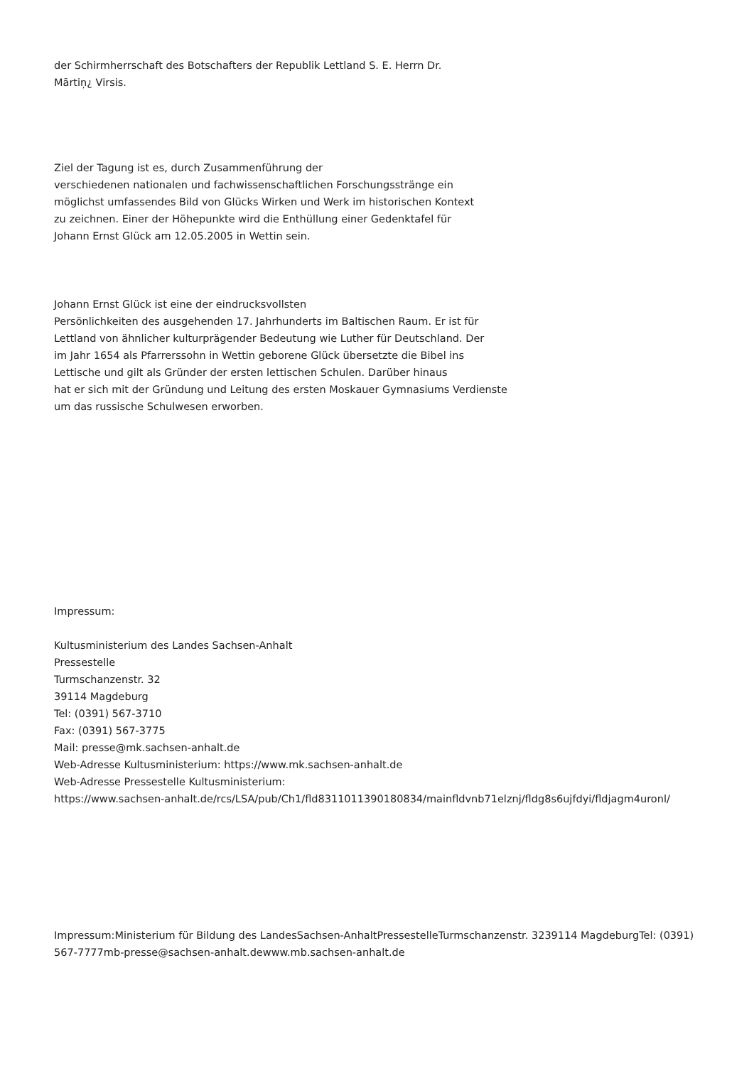der Schirmherrschaft des Botschafters der Republik Lettland S. E. Herrn Dr.
Mārtiņ¿ Virsis.
Ziel der Tagung ist es, durch Zusammenführung der
verschiedenen nationalen und fachwissenschaftlichen Forschungsstränge ein
möglichst umfassendes Bild von Glücks Wirken und Werk im historischen Kontext
zu zeichnen. Einer der Höhepunkte wird die Enthüllung einer Gedenktafel für
Johann Ernst Glück am 12.05.2005 in Wettin sein.
Johann Ernst Glück ist eine der eindrucksvollsten
Persönlichkeiten des ausgehenden 17. Jahrhunderts im Baltischen Raum. Er ist für
Lettland von ähnlicher kulturprägender Bedeutung wie Luther für Deutschland. Der
im Jahr 1654 als Pfarrerssohn in Wettin geborene Glück übersetzte die Bibel ins
Lettische und gilt als Gründer der ersten lettischen Schulen. Darüber hinaus
hat er sich mit der Gründung und Leitung des ersten Moskauer Gymnasiums Verdienste
um das russische Schulwesen erworben.
Impressum:
Kultusministerium des Landes Sachsen-Anhalt
Pressestelle
Turmschanzenstr. 32
39114 Magdeburg
Tel: (0391) 567-3710
Fax: (0391) 567-3775
Mail: presse@mk.sachsen-anhalt.de
Web-Adresse Kultusministerium: https://www.mk.sachsen-anhalt.de
Web-Adresse Pressestelle Kultusministerium:
https://www.sachsen-anhalt.de/rcs/LSA/pub/Ch1/fld8311011390180834/mainfldvnb71elznj/fldg8s6ujfdyi/fldjagm4uronl/
Impressum:Ministerium für Bildung des LandesSachsen-AnhaltPressestelleTurmschanzenstr. 3239114 MagdeburgTel: (0391) 567-7777mb-presse@sachsen-anhalt.dewww.mb.sachsen-anhalt.de